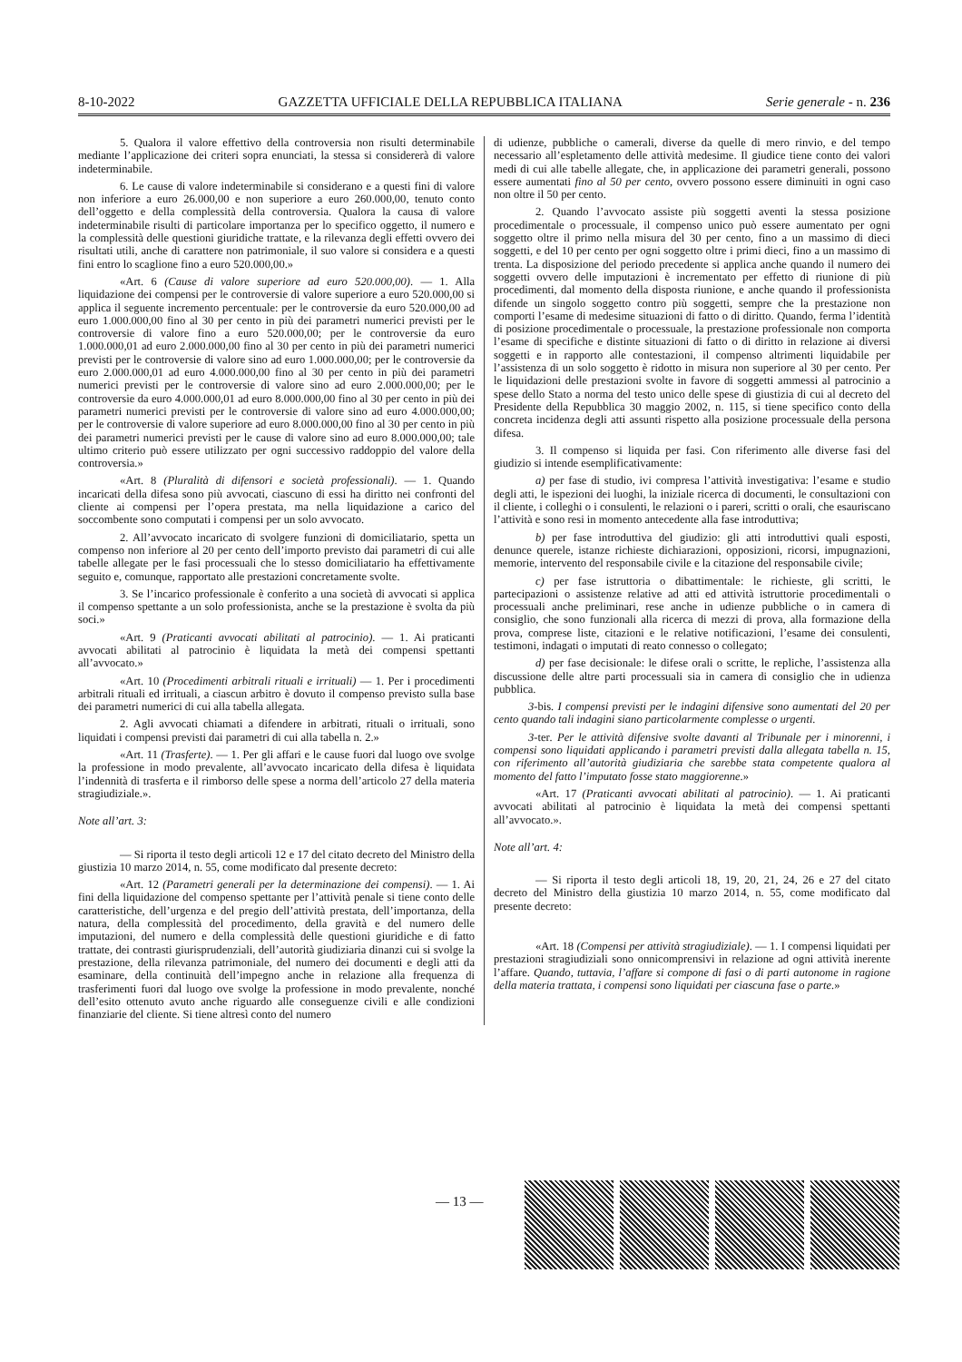8-10-2022 GAZZETTA UFFICIALE DELLA REPUBBLICA ITALIANA Serie generale - n. 236
5. Qualora il valore effettivo della controversia non risulti determinabile mediante l’applicazione dei criteri sopra enunciati, la stessa si considererà di valore indeterminabile.
6. Le cause di valore indeterminabile si considerano e a questi fini di valore non inferiore a euro 26.000,00 e non superiore a euro 260.000,00, tenuto conto dell’oggetto e della complessità della controversia. Qualora la causa di valore indeterminabile risulti di particolare importanza per lo specifico oggetto, il numero e la complessità delle questioni giuridiche trattate, e la rilevanza degli effetti ovvero dei risultati utili, anche di carattere non patrimoniale, il suo valore si considera e a questi fini entro lo scaglione fino a euro 520.000,00.»
«Art. 6 (Cause di valore superiore ad euro 520.000,00). — 1. Alla liquidazione dei compensi per le controversie di valore superiore a euro 520.000,00 si applica il seguente incremento percentuale: per le controversie da euro 520.000,00 ad euro 1.000.000,00 fino al 30 per cento in più dei parametri numerici previsti per le controversie di valore fino a euro 520.000,00; per le controversie da euro 1.000.000,01 ad euro 2.000.000,00 fino al 30 per cento in più dei parametri numerici previsti per le controversie di valore sino ad euro 1.000.000,00; per le controversie da euro 2.000.000,01 ad euro 4.000.000,00 fino al 30 per cento in più dei parametri numerici previsti per le controversie di valore sino ad euro 2.000.000,00; per le controversie da euro 4.000.000,01 ad euro 8.000.000,00 fino al 30 per cento in più dei parametri numerici previsti per le controversie di valore sino ad euro 4.000.000,00; per le controversie di valore superiore ad euro 8.000.000,00 fino al 30 per cento in più dei parametri numerici previsti per le cause di valore sino ad euro 8.000.000,00; tale ultimo criterio può essere utilizzato per ogni successivo raddoppio del valore della controversia.»
«Art. 8 (Pluralità di difensori e società professionali). — 1. Quando incaricati della difesa sono più avvocati, ciascuno di essi ha diritto nei confronti del cliente ai compensi per l’opera prestata, ma nella liquidazione a carico del soccombente sono computati i compensi per un solo avvocato.
2. All’avvocato incaricato di svolgere funzioni di domiciliatario, spetta un compenso non inferiore al 20 per cento dell’importo previsto dai parametri di cui alle tabelle allegate per le fasi processuali che lo stesso domiciliatario ha effettivamente seguito e, comunque, rapportato alle prestazioni concretamente svolte.
3. Se l’incarico professionale è conferito a una società di avvocati si applica il compenso spettante a un solo professionista, anche se la prestazione è svolta da più soci.»
«Art. 9 (Praticanti avvocati abilitati al patrocinio). — 1. Ai praticanti avvocati abilitati al patrocinio è liquidata la metà dei compensi spettanti all’avvocato.»
«Art. 10 (Procedimenti arbitrali rituali e irrituali) — 1. Per i procedimenti arbitrali rituali ed irrituali, a ciascun arbitro è dovuto il compenso previsto sulla base dei parametri numerici di cui alla tabella allegata.
2. Agli avvocati chiamati a difendere in arbitrati, rituali o irrituali, sono liquidati i compensi previsti dai parametri di cui alla tabella n. 2.»
«Art. 11 (Trasferte). — 1. Per gli affari e le cause fuori dal luogo ove svolge la professione in modo prevalente, all’avvocato incaricato della difesa è liquidata l’indennità di trasferta e il rimborso delle spese a norma dell’articolo 27 della materia stragiudiziale.».
Note all’art. 3:
— Si riporta il testo degli articoli 12 e 17 del citato decreto del Ministro della giustizia 10 marzo 2014, n. 55, come modificato dal presente decreto:
«Art. 12 (Parametri generali per la determinazione dei compensi). — 1. Ai fini della liquidazione del compenso spettante per l’attività penale si tiene conto delle caratteristiche, dell’urgenza e del pregio dell’attività prestata, dell’importanza, della natura, della complessità del procedimento, della gravità e del numero delle imputazioni, del numero e della complessità delle questioni giuridiche e di fatto trattate, dei contrasti giurisprudenziali, dell’autorità giudiziaria dinanzi cui si svolge la prestazione, della rilevanza patrimoniale, del numero dei documenti e degli atti da esaminare, della continuità dell’impegno anche in relazione alla frequenza di trasferimenti fuori dal luogo ove svolge la professione in modo prevalente, nonché dell’esito ottenuto avuto anche riguardo alle conseguenze civili e alle condizioni finanziarie del cliente. Si tiene altresì conto del numero
di udienze, pubbliche o camerali, diverse da quelle di mero rinvio, e del tempo necessario all’espletamento delle attività medesime. Il giudice tiene conto dei valori medi di cui alle tabelle allegate, che, in applicazione dei parametri generali, possono essere aumentati fino al 50 per cento, ovvero possono essere diminuiti in ogni caso non oltre il 50 per cento.
2. Quando l’avvocato assiste più soggetti aventi la stessa posizione procedimentale o processuale, il compenso unico può essere aumentato per ogni soggetto oltre il primo nella misura del 30 per cento, fino a un massimo di dieci soggetti, e del 10 per cento per ogni soggetto oltre i primi dieci, fino a un massimo di trenta. La disposizione del periodo precedente si applica anche quando il numero dei soggetti ovvero delle imputazioni è incrementato per effetto di riunione di più procedimenti, dal momento della disposta riunione, e anche quando il professionista difende un singolo soggetto contro più soggetti, sempre che la prestazione non comporti l’esame di medesime situazioni di fatto o di diritto. Quando, ferma l’identità di posizione procedimentale o processuale, la prestazione professionale non comporta l’esame di specifiche e distinte situazioni di fatto o di diritto in relazione ai diversi soggetti e in rapporto alle contestazioni, il compenso altrimenti liquidabile per l’assistenza di un solo soggetto è ridotto in misura non superiore al 30 per cento. Per le liquidazioni delle prestazioni svolte in favore di soggetti ammessi al patrocinio a spese dello Stato a norma del testo unico delle spese di giustizia di cui al decreto del Presidente della Repubblica 30 maggio 2002, n. 115, si tiene specifico conto della concreta incidenza degli atti assunti rispetto alla posizione processuale della persona difesa.
3. Il compenso si liquida per fasi. Con riferimento alle diverse fasi del giudizio si intende esemplificativamente:
a) per fase di studio, ivi compresa l’attività investigativa: l’esame e studio degli atti, le ispezioni dei luoghi, la iniziale ricerca di documenti, le consultazioni con il cliente, i colleghi o i consulenti, le relazioni o i pareri, scritti o orali, che esauriscano l’attività e sono resi in momento antecedente alla fase introduttiva;
b) per fase introduttiva del giudizio: gli atti introduttivi quali esposti, denunce querele, istanze richieste dichiarazioni, opposizioni, ricorsi, impugnazioni, memorie, intervento del responsabile civile e la citazione del responsabile civile;
c) per fase istruttoria o dibattimentale: le richieste, gli scritti, le partecipazioni o assistenze relative ad atti ed attività istruttorie procedimentali o processuali anche preliminari, rese anche in udienze pubbliche o in camera di consiglio, che sono funzionali alla ricerca di mezzi di prova, alla formazione della prova, comprese liste, citazioni e le relative notificazioni, l’esame dei consulenti, testimoni, indagati o imputati di reato connesso o collegato;
d) per fase decisionale: le difese orali o scritte, le repliche, l’assistenza alla discussione delle altre parti processuali sia in camera di consiglio che in udienza pubblica.
3-bis. I compensi previsti per le indagini difensive sono aumentati del 20 per cento quando tali indagini siano particolarmente complesse o urgenti.
3-ter. Per le attività difensive svolte davanti al Tribunale per i minorenni, i compensi sono liquidati applicando i parametri previsti dalla allegata tabella n. 15, con riferimento all’autorità giudiziaria che sarebbe stata competente qualora al momento del fatto l’imputato fosse stato maggiorenne.»
«Art. 17 (Praticanti avvocati abilitati al patrocinio). — 1. Ai praticanti avvocati abilitati al patrocinio è liquidata la metà dei compensi spettanti all’avvocato.».
Note all’art. 4:
— Si riporta il testo degli articoli 18, 19, 20, 21, 24, 26 e 27 del citato decreto del Ministro della giustizia 10 marzo 2014, n. 55, come modificato dal presente decreto:
«Art. 18 (Compensi per attività stragiudiziale). — 1. I compensi liquidati per prestazioni stragiudiziali sono onnicomprensivi in relazione ad ogni attività inerente l’affare. Quando, tuttavia, l’affare si compone di fasi o di parti autonome in ragione della materia trattata, i compensi sono liquidati per ciascuna fase o parte.»
— 13 —